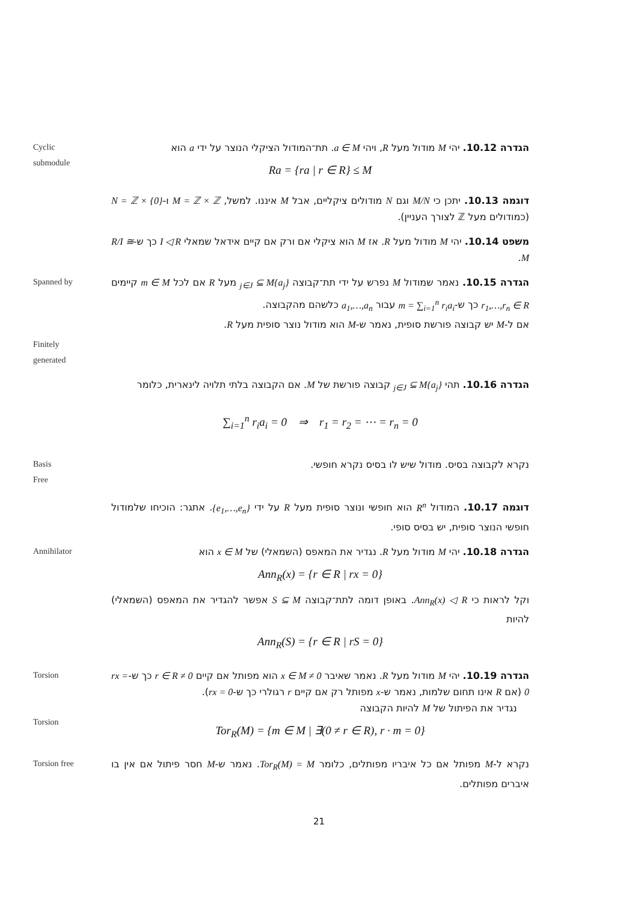Cyclic
submodule
הגדרה 10.12. יהי M מודול מעל R, ויהי a ∈ M. תת־המודול הציקלי הנוצר על ידי a הוא
Ra = {ra | r ∈ R} ≤ M
דוגמה 10.13. יתכן כי M/N וגם N מודולים ציקליים, אבל M איננו. למשל, M = ℤ × ℤ ו-N = ℤ × {0} (כמודולים מעל ℤ לצורך העניין).
משפט 10.14. יהי M מודול מעל R. אז M הוא ציקלי אם ורק אם קיים אידאל שמאלי I ◁ R כך ש-R/I ≅ M.
Spanned by
Finitely
generated
הגדרה 10.15. נאמר שמודול M נפרש על ידי תת־קבוצה {a<sub>j</sub>}<sub>j∈J</sub> ⊆ M מעל R אם לכל m ∈ M קיימים r<sub>1</sub>,…,r<sub>n</sub> ∈ R כך ש-m = ∑<sub>i=1</sub><sup>n</sup> r<sub>i</sub>a<sub>i</sub> עבור a<sub>1</sub>,…,a<sub>n</sub> כלשהם מהקבוצה.
אם ל-M יש קבוצה פורשת סופית, נאמר ש-M הוא מודול נוצר סופית מעל R.
הגדרה 10.16. תהי {a<sub>j</sub>}<sub>j∈J</sub> ⊆ M קבוצה פורשת של M. אם הקבוצה בלתי תלויה לינארית, כלומר
∑<sub>i=1</sub><sup>n</sup> r<sub>i</sub>a<sub>i</sub> = 0 ⇒ r<sub>1</sub> = r<sub>2</sub> = ⋯ = r<sub>n</sub> = 0
Basis
Free
נקרא לקבוצה בסיס. מודול שיש לו בסיס נקרא חופשי.
דוגמה 10.17. המודול R<sup>n</sup> הוא חופשי ונוצר סופית מעל R על ידי {e<sub>1</sub>,…,e<sub>n</sub>}. אתגר: הוכיחו שלמודול חופשי הנוצר סופית, יש בסיס סופי.
Annihilator
הגדרה 10.18. יהי M מודול מעל R. נגדיר את המאפס (השמאלי) של x ∈ M הוא
Ann<sub>R</sub>(x) = {r ∈ R | rx = 0}
וקל לראות כי Ann<sub>R</sub>(x) ◁ R. באופן דומה לתת־קבוצה S ⊆ M אפשר להגדיר את המאפס (השמאלי) להיות
Ann<sub>R</sub>(S) = {r ∈ R | rS = 0}
Torsion
Torsion
הגדרה 10.19. יהי M מודול מעל R. נאמר שאיבר 0 ≠ x ∈ M הוא מפותל אם קיים 0 ≠ r ∈ R כך ש-rx = 0 (אם R אינו תחום שלמות, נאמר ש-x מפותל רק אם קיים r רגולרי כך ש-rx = 0).
נגדיר את הפיתול של M להיות הקבוצה
Tor<sub>R</sub>(M) = {m ∈ M | ∃(0 ≠ r ∈ R), r · m = 0}
Torsion free
נקרא ל-M מפותל אם כל איבריו מפותלים, כלומר Tor<sub>R</sub>(M) = M. נאמר ש-M חסר פיתול אם אין בו איברים מפותלים.
21